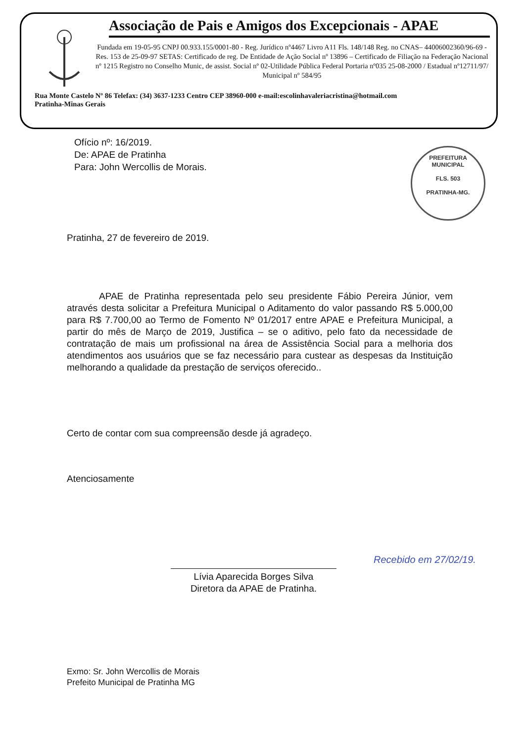Associação de Pais e Amigos dos Excepcionais - APAE
Fundada em 19-05-95 CNPJ 00.933.155/0001-80 - Reg. Jurídico nº4467 Livro A11 Fls. 148/148 Reg. no CNAS– 44006002360/96-69 - Res. 153 de 25-09-97 SETAS: Certificado de reg. De Entidade de Ação Social nº 13896 – Certificado de Filiação na Federação Nacional nº 1215 Registro no Conselho Munic, de assist. Social nº 02-Utilidade Pública Federal Portaria nº035 25-08-2000 / Estadual nº12711/97/ Municipal nº 584/95
Rua Monte Castelo Nº 86 Telefax: (34) 3637-1233 Centro CEP 38960-000 e-mail:escolinhavaleriacristina@hotmail.com
Pratinha-Minas Gerais
PREFEITURA MUNICIPAL
FLS. 503
PRATINHA-MG.
Ofício nº: 16/2019.
De: APAE de Pratinha
Para: John Wercollis de Morais.
Pratinha, 27 de fevereiro de 2019.
APAE de Pratinha representada pelo seu presidente Fábio Pereira Júnior, vem através desta solicitar a Prefeitura Municipal o Aditamento do valor passando R$ 5.000,00 para R$ 7.700,00 ao Termo de Fomento Nº 01/2017 entre APAE e Prefeitura Municipal, a partir do mês de Março de 2019, Justifica – se o aditivo, pelo fato da necessidade de contratação de mais um profissional na área de Assistência Social para a melhoria dos atendimentos aos usuários que se faz necessário para custear as despesas da Instituição melhorando a qualidade da prestação de serviços oferecido..
Certo de contar com sua compreensão desde já agradeço.
Atenciosamente
Lívia Aparecida Borges Silva
Diretora da APAE de Pratinha.
Exmo: Sr. John Wercollis de Morais
Prefeito Municipal de Pratinha MG
Recebido em 27/02/19.